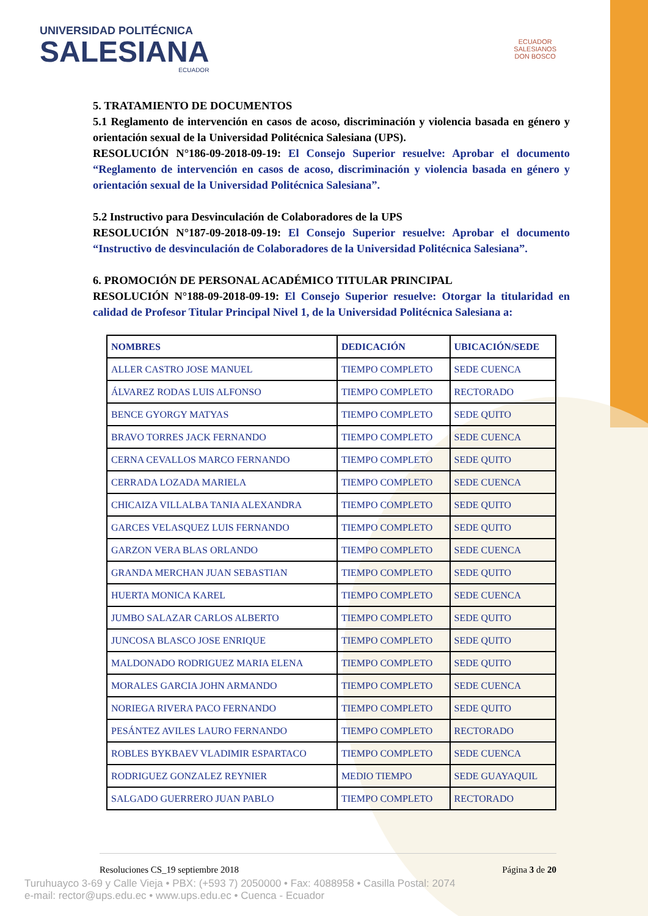UNIVERSIDAD POLITÉCNICA
SALESIANA
ECUADOR
ECUADOR
SALESIANOS
DON BOSCO
5. TRATAMIENTO DE DOCUMENTOS
5.1 Reglamento de intervención en casos de acoso, discriminación y violencia basada en género y orientación sexual de la Universidad Politécnica Salesiana (UPS).
RESOLUCIÓN N°186-09-2018-09-19: El Consejo Superior resuelve: Aprobar el documento “Reglamento de intervención en casos de acoso, discriminación y violencia basada en género y orientación sexual de la Universidad Politécnica Salesiana”.
5.2 Instructivo para Desvinculación de Colaboradores de la UPS
RESOLUCIÓN N°187-09-2018-09-19: El Consejo Superior resuelve: Aprobar el documento “Instructivo de desvinculación de Colaboradores de la Universidad Politécnica Salesiana”.
6. PROMOCIÓN DE PERSONAL ACADÉMICO TITULAR PRINCIPAL
RESOLUCIÓN N°188-09-2018-09-19: El Consejo Superior resuelve: Otorgar la titularidad en calidad de Profesor Titular Principal Nivel 1, de la Universidad Politécnica Salesiana a:
| NOMBRES | DEDICACIÓN | UBICACIÓN/SEDE |
| --- | --- | --- |
| ALLER CASTRO JOSE MANUEL | TIEMPO COMPLETO | SEDE CUENCA |
| ÁLVAREZ RODAS LUIS ALFONSO | TIEMPO COMPLETO | RECTORADO |
| BENCE GYORGY MATYAS | TIEMPO COMPLETO | SEDE QUITO |
| BRAVO TORRES JACK FERNANDO | TIEMPO COMPLETO | SEDE CUENCA |
| CERNA CEVALLOS MARCO FERNANDO | TIEMPO COMPLETO | SEDE QUITO |
| CERRADA LOZADA MARIELA | TIEMPO COMPLETO | SEDE CUENCA |
| CHICAIZA VILLALBA TANIA ALEXANDRA | TIEMPO COMPLETO | SEDE QUITO |
| GARCES VELASQUEZ LUIS FERNANDO | TIEMPO COMPLETO | SEDE QUITO |
| GARZON VERA BLAS ORLANDO | TIEMPO COMPLETO | SEDE CUENCA |
| GRANDA MERCHAN JUAN SEBASTIAN | TIEMPO COMPLETO | SEDE QUITO |
| HUERTA MONICA KAREL | TIEMPO COMPLETO | SEDE CUENCA |
| JUMBO SALAZAR CARLOS ALBERTO | TIEMPO COMPLETO | SEDE QUITO |
| JUNCOSA BLASCO JOSE ENRIQUE | TIEMPO COMPLETO | SEDE QUITO |
| MALDONADO RODRIGUEZ MARIA ELENA | TIEMPO COMPLETO | SEDE QUITO |
| MORALES GARCIA JOHN ARMANDO | TIEMPO COMPLETO | SEDE CUENCA |
| NORIEGA RIVERA PACO FERNANDO | TIEMPO COMPLETO | SEDE QUITO |
| PESÁNTEZ AVILES LAURO FERNANDO | TIEMPO COMPLETO | RECTORADO |
| ROBLES BYKBAEV VLADIMIR ESPARTACO | TIEMPO COMPLETO | SEDE CUENCA |
| RODRIGUEZ GONZALEZ REYNIER | MEDIO TIEMPO | SEDE GUAYAQUIL |
| SALGADO GUERRERO JUAN PABLO | TIEMPO COMPLETO | RECTORADO |
Resoluciones CS_19 septiembre 2018 Página 3 de 20
Turuhuayco 3-69 y Calle Vieja • PBX: (+593 7) 2050000 • Fax: 4088958 • Casilla Postal: 2074
e-mail: rector@ups.edu.ec • www.ups.edu.ec • Cuenca - Ecuador